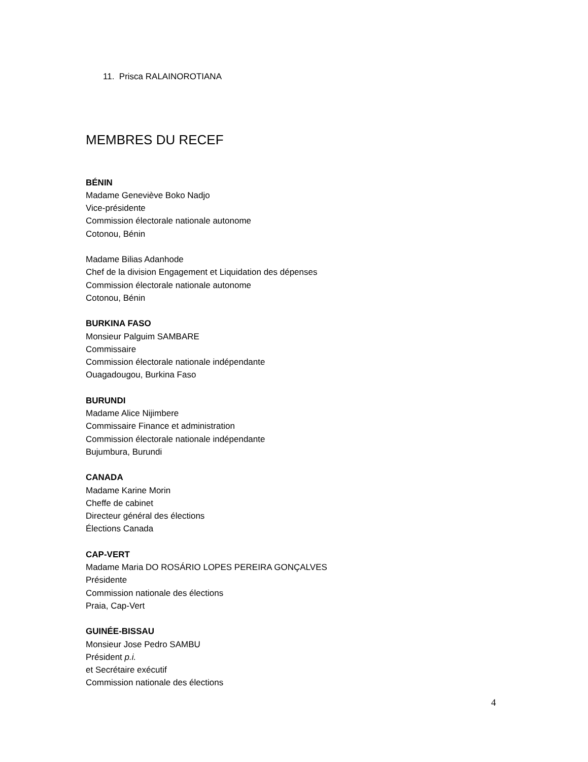11. Prisca RALAINOROTIANA
MEMBRES DU RECEF
BÉNIN
Madame Geneviève Boko Nadjo
Vice-présidente
Commission électorale nationale autonome
Cotonou, Bénin
Madame Bilias Adanhode
Chef de la division Engagement et Liquidation des dépenses
Commission électorale nationale autonome
Cotonou, Bénin
BURKINA FASO
Monsieur Palguim SAMBARE
Commissaire
Commission électorale nationale indépendante
Ouagadougou, Burkina Faso
BURUNDI
Madame Alice Nijimbere
Commissaire Finance et administration
Commission électorale nationale indépendante
Bujumbura, Burundi
CANADA
Madame Karine Morin
Cheffe de cabinet
Directeur général des élections
Élections Canada
CAP-VERT
Madame Maria DO ROSÁRIO LOPES PEREIRA GONÇALVES
Présidente
Commission nationale des élections
Praia, Cap-Vert
GUINÉE-BISSAU
Monsieur Jose Pedro SAMBU
Président p.i.
et Secrétaire exécutif
Commission nationale des élections
4